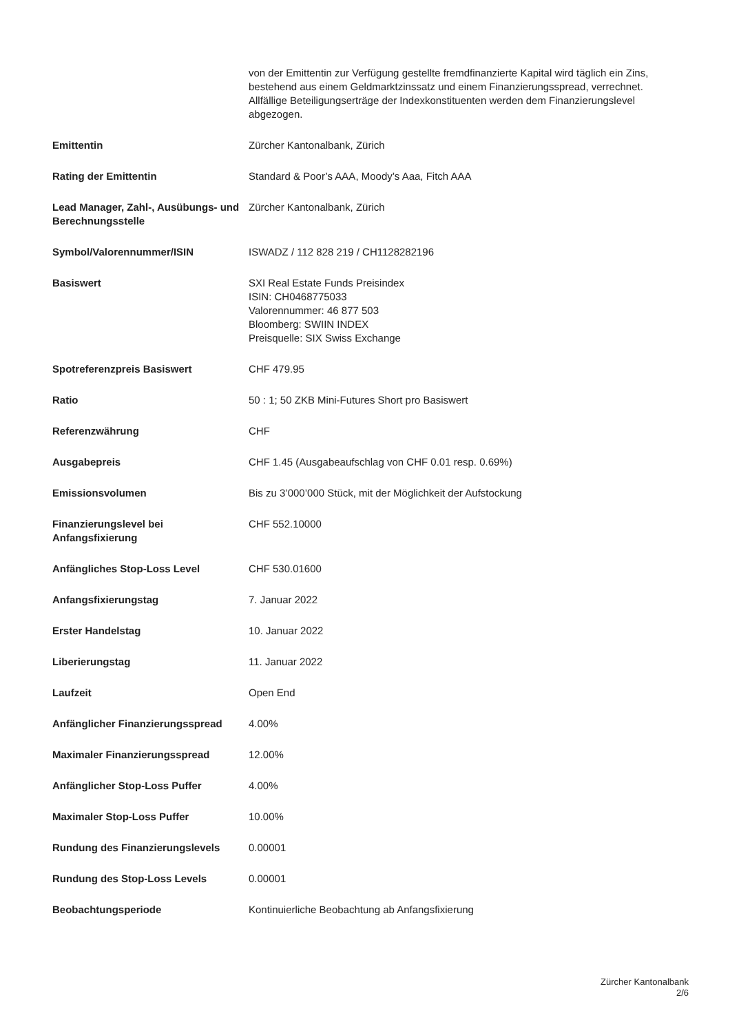| | von der Emittentin zur Verfügung gestellte fremdfinanzierte Kapital wird täglich ein Zins, bestehend aus einem Geldmarktzinssatz und einem Finanzierungsspread, verrechnet. Allfällige Beteiligungserträge der Indexkonstituenten werden dem Finanzierungslevel abgezogen. |
| Emittentin | Zürcher Kantonalbank, Zürich |
| Rating der Emittentin | Standard & Poor’s AAA, Moody’s Aaa, Fitch AAA |
| Lead Manager, Zahl-, Ausübungs- und Berechnungsstelle | Zürcher Kantonalbank, Zürich |
| Symbol/Valorennummer/ISIN | ISWADZ / 112 828 219 / CH1128282196 |
| Basiswert | SXI Real Estate Funds Preisindex ISIN: CH0468775033 Valorennummer: 46 877 503 Bloomberg: SWIIN INDEX Preisquelle: SIX Swiss Exchange |
| Spotreferenzpreis Basiswert | CHF 479.95 |
| Ratio | 50 : 1; 50 ZKB Mini-Futures Short pro Basiswert |
| Referenzwährung | CHF |
| Ausgabepreis | CHF 1.45 (Ausgabeaufschlag von CHF 0.01 resp. 0.69%) |
| Emissionsvolumen | Bis zu 3’000’000 Stück, mit der Möglichkeit der Aufstockung |
| Finanzierungslevel bei Anfangsfixierung | CHF 552.10000 |
| Anfängliches Stop-Loss Level | CHF 530.01600 |
| Anfangsfixierungstag | 7. Januar 2022 |
| Erster Handelstag | 10. Januar 2022 |
| Liberierungstag | 11. Januar 2022 |
| Laufzeit | Open End |
| Anfänglicher Finanzierungsspread | 4.00% |
| Maximaler Finanzierungsspread | 12.00% |
| Anfänglicher Stop-Loss Puffer | 4.00% |
| Maximaler Stop-Loss Puffer | 10.00% |
| Rundung des Finanzierungslevels | 0.00001 |
| Rundung des Stop-Loss Levels | 0.00001 |
| Beobachtungsperiode | Kontinuierliche Beobachtung ab Anfangsfixierung |
Zürcher Kantonalbank
2/6